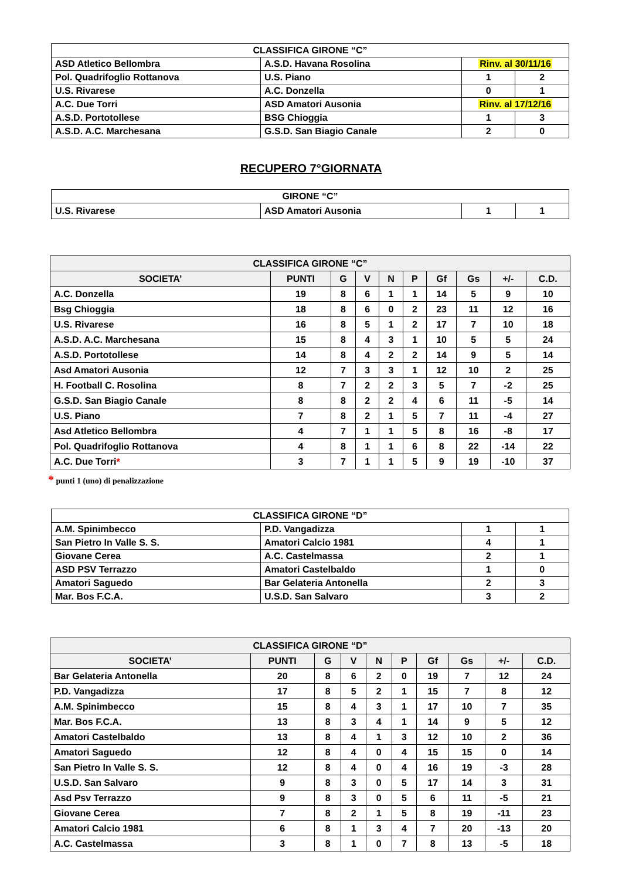| CLASSIFICA GIRONE “C” | | | |
| --- | --- | --- | --- |
| ASD Atletico Bellombra | A.S.D. Havana Rosolina | Rinv. al 30/11/16 | |
| Pol. Quadrifoglio Rottanova | U.S. Piano | 1 | 2 |
| U.S. Rivarese | A.C. Donzella | 0 | 1 |
| A.C. Due Torri | ASD Amatori Ausonia | Rinv. al 17/12/16 | |
| A.S.D. Portotollese | BSG Chioggia | 1 | 3 |
| A.S.D. A.C. Marchesana | G.S.D. San Biagio Canale | 2 | 0 |
RECUPERO 7°GIORNATA
| GIRONE “C” | | | |
| --- | --- | --- | --- |
| U.S. Rivarese | ASD Amatori Ausonia | 1 | 1 |
| CLASSIFICA GIRONE “C” | | | | | | | | | |
| --- | --- | --- | --- | --- | --- | --- | --- | --- | --- |
| SOCIETA’ | PUNTI | G | V | N | P | Gf | Gs | +/- | C.D. |
| A.C. Donzella | 19 | 8 | 6 | 1 | 1 | 14 | 5 | 9 | 10 |
| Bsg Chioggia | 18 | 8 | 6 | 0 | 2 | 23 | 11 | 12 | 16 |
| U.S. Rivarese | 16 | 8 | 5 | 1 | 2 | 17 | 7 | 10 | 18 |
| A.S.D. A.C. Marchesana | 15 | 8 | 4 | 3 | 1 | 10 | 5 | 5 | 24 |
| A.S.D. Portotollese | 14 | 8 | 4 | 2 | 2 | 14 | 9 | 5 | 14 |
| Asd Amatori Ausonia | 12 | 7 | 3 | 3 | 1 | 12 | 10 | 2 | 25 |
| H. Football C. Rosolina | 8 | 7 | 2 | 2 | 3 | 5 | 7 | -2 | 25 |
| G.S.D. San Biagio Canale | 8 | 8 | 2 | 2 | 4 | 6 | 11 | -5 | 14 |
| U.S. Piano | 7 | 8 | 2 | 1 | 5 | 7 | 11 | -4 | 27 |
| Asd Atletico Bellombra | 4 | 7 | 1 | 1 | 5 | 8 | 16 | -8 | 17 |
| Pol. Quadrifoglio Rottanova | 4 | 8 | 1 | 1 | 6 | 8 | 22 | -14 | 22 |
| A.C. Due Torri * | 3 | 7 | 1 | 1 | 5 | 9 | 19 | -10 | 37 |
* punti 1 (uno) di penalizzazione
| CLASSIFICA GIRONE “D” | | | |
| --- | --- | --- | --- |
| A.M. Spinimbecco | P.D. Vangadizza | 1 | 1 |
| San Pietro In Valle S. S. | Amatori Calcio 1981 | 4 | 1 |
| Giovane Cerea | A.C. Castelmassa | 2 | 1 |
| ASD PSV Terrazzo | Amatori Castelbaldo | 1 | 0 |
| Amatori Saguedo | Bar Gelateria Antonella | 2 | 3 |
| Mar. Bos F.C.A. | U.S.D. San Salvaro | 3 | 2 |
| CLASSIFICA GIRONE “D” | | | | | | | | | |
| --- | --- | --- | --- | --- | --- | --- | --- | --- | --- |
| SOCIETA’ | PUNTI | G | V | N | P | Gf | Gs | +/- | C.D. |
| Bar Gelateria Antonella | 20 | 8 | 6 | 2 | 0 | 19 | 7 | 12 | 24 |
| P.D. Vangadizza | 17 | 8 | 5 | 2 | 1 | 15 | 7 | 8 | 12 |
| A.M. Spinimbecco | 15 | 8 | 4 | 3 | 1 | 17 | 10 | 7 | 35 |
| Mar. Bos F.C.A. | 13 | 8 | 3 | 4 | 1 | 14 | 9 | 5 | 12 |
| Amatori Castelbaldo | 13 | 8 | 4 | 1 | 3 | 12 | 10 | 2 | 36 |
| Amatori Saguedo | 12 | 8 | 4 | 0 | 4 | 15 | 15 | 0 | 14 |
| San Pietro In Valle S. S. | 12 | 8 | 4 | 0 | 4 | 16 | 19 | -3 | 28 |
| U.S.D. San Salvaro | 9 | 8 | 3 | 0 | 5 | 17 | 14 | 3 | 31 |
| Asd Psv Terrazzo | 9 | 8 | 3 | 0 | 5 | 6 | 11 | -5 | 21 |
| Giovane Cerea | 7 | 8 | 2 | 1 | 5 | 8 | 19 | -11 | 23 |
| Amatori Calcio 1981 | 6 | 8 | 1 | 3 | 4 | 7 | 20 | -13 | 20 |
| A.C. Castelmassa | 3 | 8 | 1 | 0 | 7 | 8 | 13 | -5 | 18 |